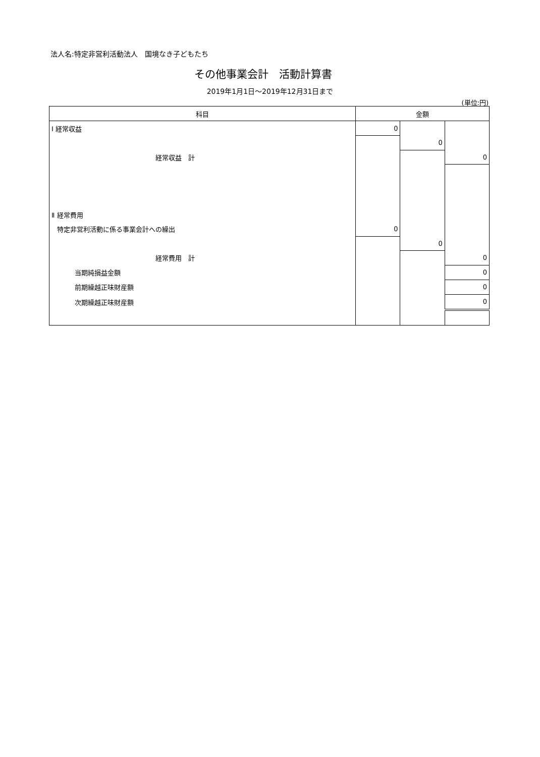法人名:特定非営利活動法人　国境なき子どもたち
その他事業会計　活動計算書
2019年1月1日～2019年12月31日まで
(単位:円)
| 科目 | 金額 | | |
| --- | --- | --- | --- |
| Ⅰ 経常収益 | 0 | | |
| | | 0 | |
| 経常収益 計 | | | 0 |
| Ⅱ 経常費用 | | | |
| 特定非営利活動に係る事業会計への繰出 | 0 | | |
| | | 0 | |
| 経常費用 計 | | | 0 |
| 当期純損益金額 | | | 0 |
| 前期繰越正味財産額 | | | 0 |
| 次期繰越正味財産額 | | | 0 |